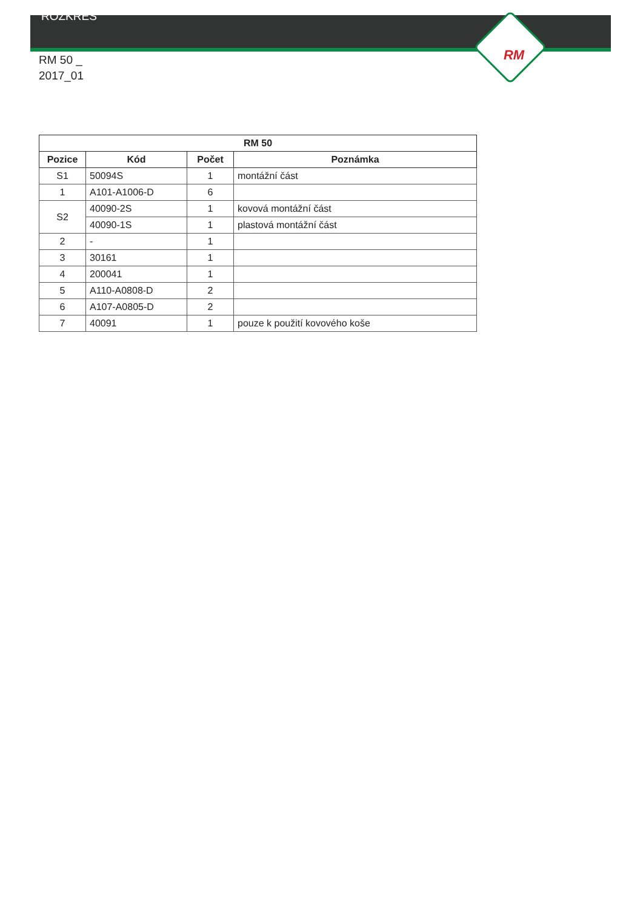ROZKRES
RM
RM 50 _
2017_01
| RM 50 | | | |
| --- | --- | --- | --- |
| Pozice | Kód | Počet | Poznámka |
| S1 | 50094S | 1 | montážní část |
| 1 | A101-A1006-D | 6 | |
| S2 | 40090-2S | 1 | kovová montážní část |
| | 40090-1S | 1 | plastová montážní část |
| 2 | - | 1 | |
| 3 | 30161 | 1 | |
| 4 | 200041 | 1 | |
| 5 | A110-A0808-D | 2 | |
| 6 | A107-A0805-D | 2 | |
| 7 | 40091 | 1 | pouze k použití kovového koše |